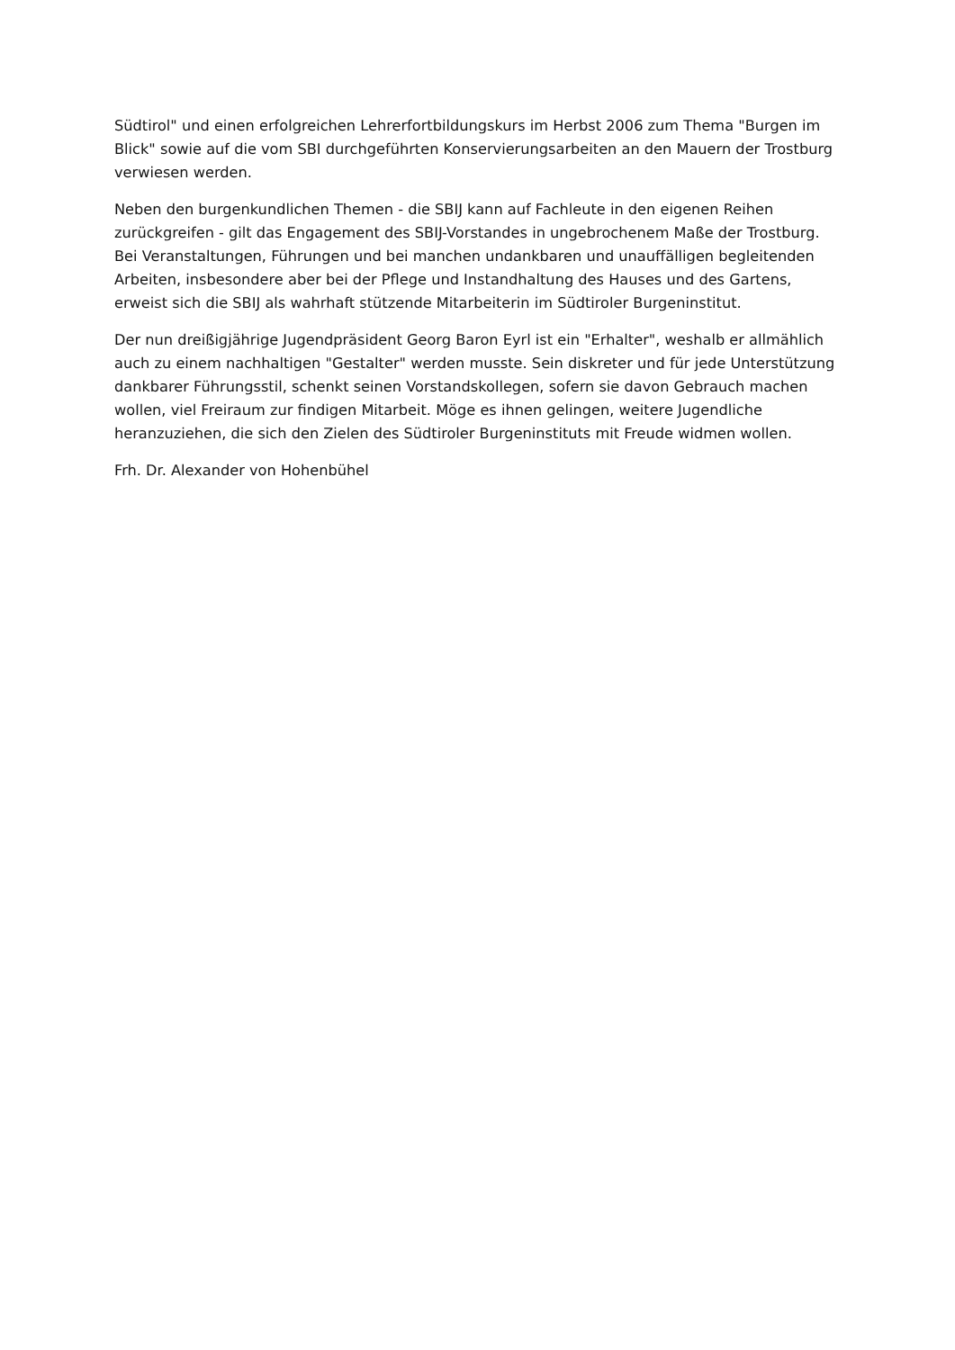Südtirol" und einen erfolgreichen Lehrerfortbildungskurs im Herbst 2006 zum Thema "Burgen im Blick" sowie auf die vom SBI durchgeführten Konservierungsarbeiten an den Mauern der Trostburg verwiesen werden.
Neben den burgenkundlichen Themen - die SBIJ kann auf Fachleute in den eigenen Reihen zurückgreifen - gilt das Engagement des SBIJ-Vorstandes in ungebrochenem Maße der Trostburg. Bei Veranstaltungen, Führungen und bei manchen undankbaren und unauffälligen begleitenden Arbeiten, insbesondere aber bei der Pflege und Instandhaltung des Hauses und des Gartens, erweist sich die SBIJ als wahrhaft stützende Mitarbeiterin im Südtiroler Burgeninstitut.
Der nun dreißigjährige Jugendpräsident Georg Baron Eyrl ist ein "Erhalter", weshalb er allmählich auch zu einem nachhaltigen "Gestalter" werden musste. Sein diskreter und für jede Unterstützung dankbarer Führungsstil, schenkt seinen Vorstandskollegen, sofern sie davon Gebrauch machen wollen, viel Freiraum zur findigen Mitarbeit. Möge es ihnen gelingen, weitere Jugendliche heranzuziehen, die sich den Zielen des Südtiroler Burgeninstituts mit Freude widmen wollen.
Frh. Dr. Alexander von Hohenbühel